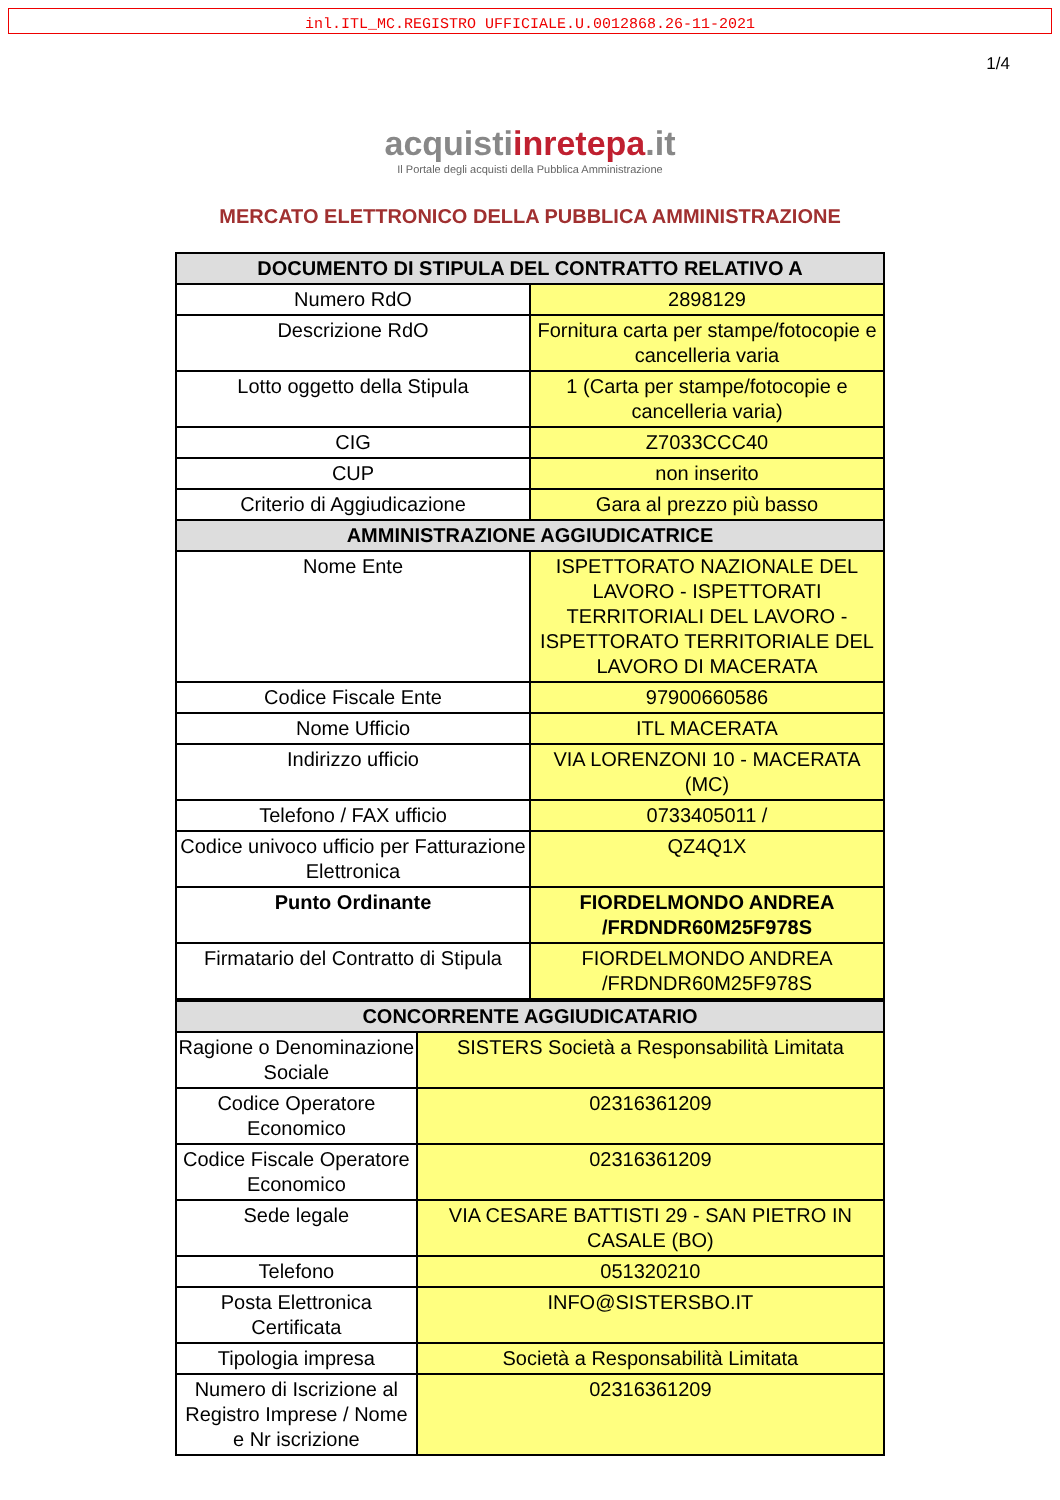inl.ITL_MC.REGISTRO UFFICIALE.U.0012868.26-11-2021
1/4
acquistiinrete pa.it
Il Portale degli acquisti della Pubblica Amministrazione
MERCATO ELETTRONICO DELLA PUBBLICA AMMINISTRAZIONE
| DOCUMENTO DI STIPULA DEL CONTRATTO RELATIVO A | |
| --- | --- |
| Numero RdO | 2898129 |
| Descrizione RdO | Fornitura carta per stampe/fotocopie e cancelleria varia |
| Lotto oggetto della Stipula | 1 (Carta per stampe/fotocopie e cancelleria varia) |
| CIG | Z7033CCC40 |
| CUP | non inserito |
| Criterio di Aggiudicazione | Gara al prezzo più basso |
| AMMINISTRAZIONE AGGIUDICATRICE | |
| Nome Ente | ISPETTORATO NAZIONALE DEL LAVORO - ISPETTORATI TERRITORIALI DEL LAVORO - ISPETTORATO TERRITORIALE DEL LAVORO DI MACERATA |
| Codice Fiscale Ente | 97900660586 |
| Nome Ufficio | ITL MACERATA |
| Indirizzo ufficio | VIA LORENZONI 10 - MACERATA (MC) |
| Telefono / FAX ufficio | 0733405011 / |
| Codice univoco ufficio per Fatturazione Elettronica | QZ4Q1X |
| Punto Ordinante | FIORDELMONDO ANDREA /FRDNDR60M25F978S |
| Firmatario del Contratto di Stipula | FIORDELMONDO ANDREA /FRDNDR60M25F978S |
| CONCORRENTE AGGIUDICATARIO | |
| --- | --- |
| Ragione o Denominazione Sociale | SISTERS Società a Responsabilità Limitata |
| Codice Operatore Economico | 02316361209 |
| Codice Fiscale Operatore Economico | 02316361209 |
| Sede legale | VIA CESARE BATTISTI 29 - SAN PIETRO IN CASALE (BO) |
| Telefono | 051320210 |
| Posta Elettronica Certificata | INFO@SISTERSBO.IT |
| Tipologia impresa | Società a Responsabilità Limitata |
| Numero di Iscrizione al Registro Imprese / Nome e Nr iscrizione | 02316361209 |